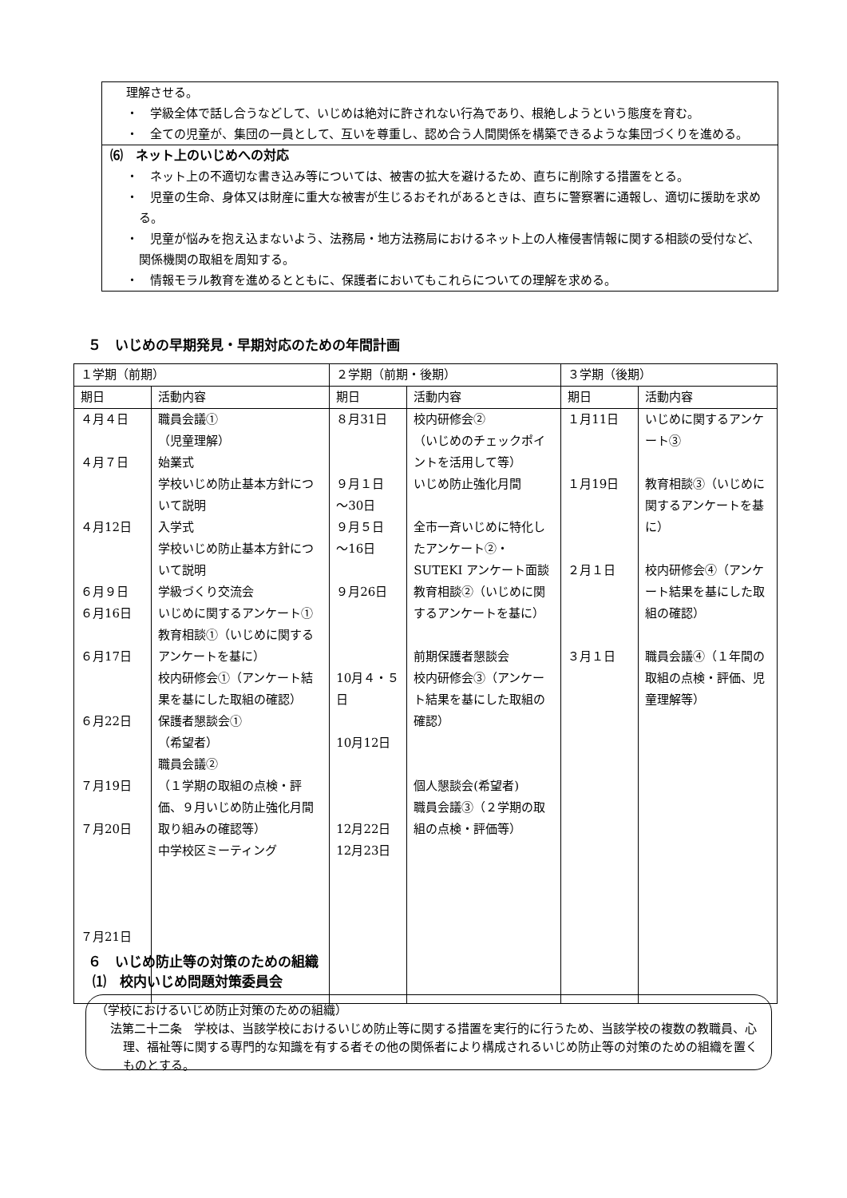理解させる。
・　学級全体で話し合うなどして、いじめは絶対に許されない行為であり、根絶しようという態度を育む。
・　全ての児童が、集団の一員として、互いを尊重し、認め合う人間関係を構築できるような集団づくりを進める。
⑹　ネット上のいじめへの対応
・　ネット上の不適切な書き込み等については、被害の拡大を避けるため、直ちに削除する措置をとる。
・　児童の生命、身体又は財産に重大な被害が生じるおそれがあるときは、直ちに警察署に通報し、適切に援助を求める。
・　児童が悩みを抱え込まないよう、法務局・地方法務局におけるネット上の人権侵害情報に関する相談の受付など、関係機関の取組を周知する。
・　情報モラル教育を進めるとともに、保護者においてもこれらについての理解を求める。
５　いじめの早期発見・早期対応のための年間計画
| １学期（前期） | | ２学期（前期・後期） | | ３学期（後期） | |
| --- | --- | --- | --- | --- | --- |
| 期日 | 活動内容 | 期日 | 活動内容 | 期日 | 活動内容 |
| ４月４日 ４月７日 ４月12日 ６月９日 ６月16日 ６月17日 ６月22日 ７月19日 ７月20日 ７月21日 | 職員会議① （児童理解） 始業式 学校いじめ防止基本方針について説明 入学式 学校いじめ防止基本方針について説明 学級づくり交流会 いじめに関するアンケート① 教育相談①（いじめに関するアンケートを基に） 校内研修会①（アンケート結果を基にした取組の確認） 保護者懇談会① （希望者） 職員会議② （１学期の取組の点検・評価、９月いじめ防止強化月間取り組みの確認等） 中学校区ミーティング | ８月31日 ９月１日 ～30日 ９月５日 ～16日 ９月26日 10月４・５日 10月12日 12月22日 12月23日 | 校内研修会② （いじめのチェックポイントを活用して等） いじめ防止強化月間 全市一斉いじめに特化したアンケート②・ SUTEKI アンケート面談 教育相談②（いじめに関するアンケートを基に） 前期保護者懇談会 校内研修会③（アンケート結果を基にした取組の確認） 個人懇談会(希望者) 職員会議③（２学期の取組の点検・評価等） | １月11日 １月19日 ２月１日 ３月１日 | いじめに関するアンケート③ 教育相談③（いじめに関するアンケートを基に） 校内研修会④（アンケート結果を基にした取組の確認） 職員会議④（１年間の取組の点検・評価、児童理解等） |
６　いじめ防止等の対策のための組織
⑴　校内いじめ問題対策委員会
（学校におけるいじめ防止対策のための組織）
法第二十二条　学校は、当該学校におけるいじめ防止等に関する措置を実行的に行うため、当該学校の複数の教職員、心理、福祉等に関する専門的な知識を有する者その他の関係者により構成されるいじめ防止等の対策のための組織を置くものとする。